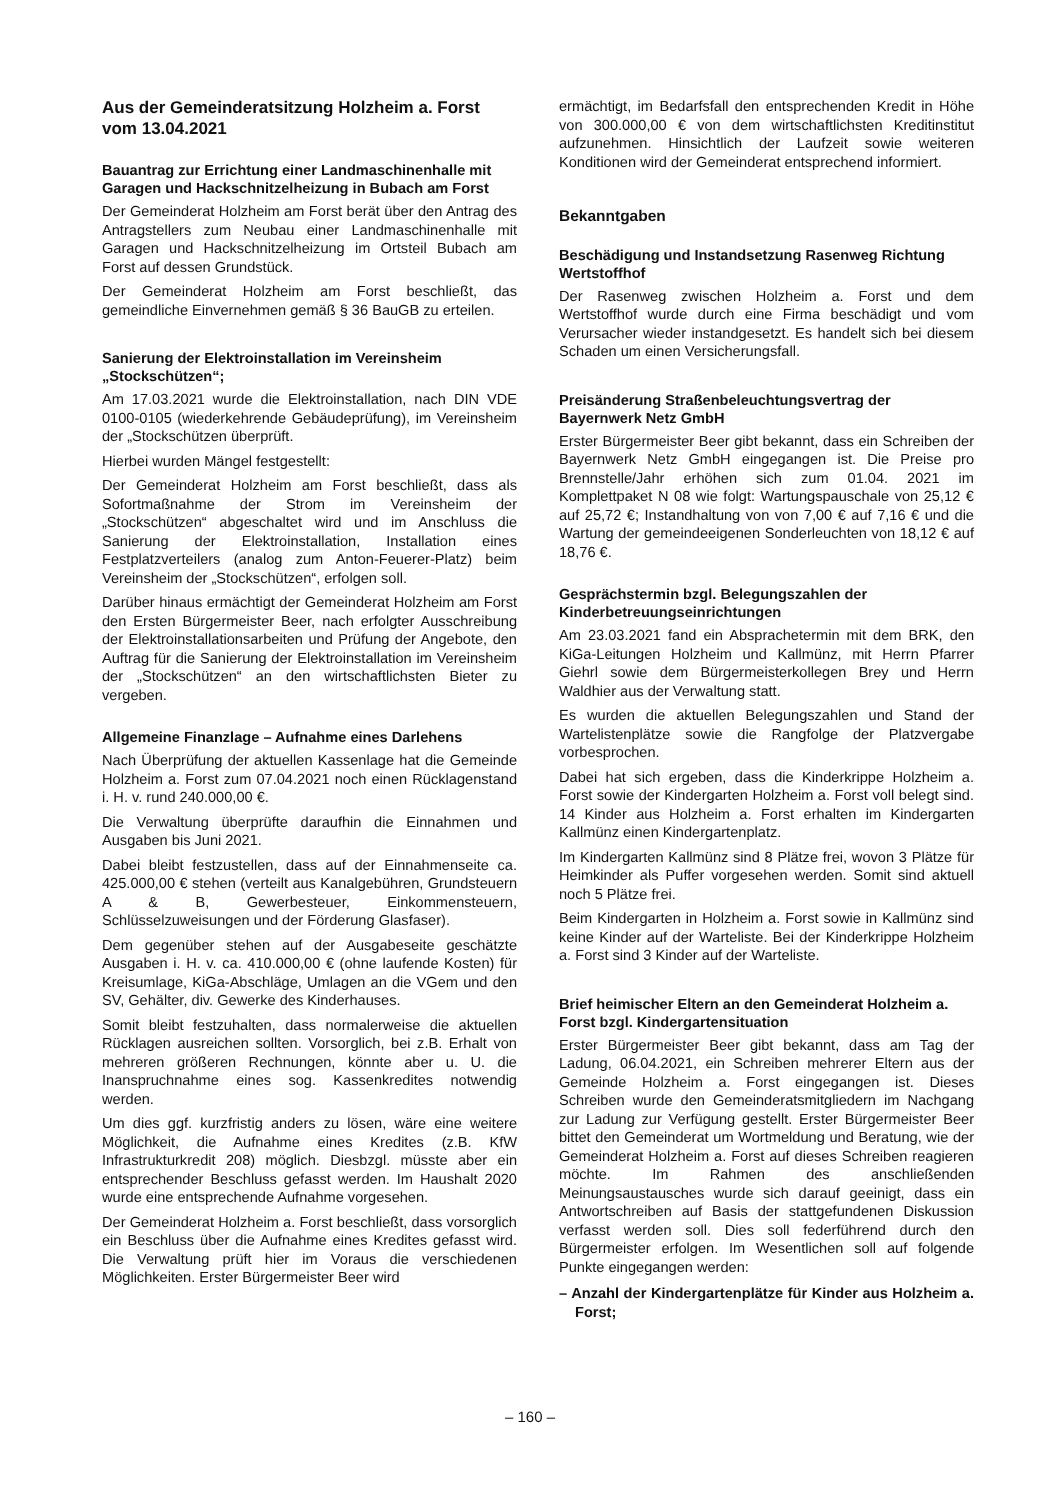Aus der Gemeinderatsitzung Holzheim a. Forst
vom 13.04.2021
Bauantrag zur Errichtung einer Landmaschinenhalle mit Garagen und Hackschnitzelheizung in Bubach am Forst
Der Gemeinderat Holzheim am Forst berät über den Antrag des Antragstellers zum Neubau einer Landmaschinenhalle mit Garagen und Hackschnitzelheizung im Ortsteil Bubach am Forst auf dessen Grundstück.
Der Gemeinderat Holzheim am Forst beschließt, das gemeindliche Einvernehmen gemäß § 36 BauGB zu erteilen.
Sanierung der Elektroinstallation im Vereinsheim „Stockschützen“;
Am 17.03.2021 wurde die Elektroinstallation, nach DIN VDE 0100-0105 (wiederkehrende Gebäudeprüfung), im Vereinsheim der „Stockschützen überprüft.
Hierbei wurden Mängel festgestellt:
Der Gemeinderat Holzheim am Forst beschließt, dass als Sofortmaßnahme der Strom im Vereinsheim der „Stockschützen“ abgeschaltet wird und im Anschluss die Sanierung der Elektroinstallation, Installation eines Festplatzverteilers (analog zum Anton-Feuerer-Platz) beim Vereinsheim der „Stockschützen“, erfolgen soll.
Darüber hinaus ermächtigt der Gemeinderat Holzheim am Forst den Ersten Bürgermeister Beer, nach erfolgter Ausschreibung der Elektroinstallationsarbeiten und Prüfung der Angebote, den Auftrag für die Sanierung der Elektroinstallation im Vereinsheim der „Stockschützen“ an den wirtschaftlichsten Bieter zu vergeben.
Allgemeine Finanzlage – Aufnahme eines Darlehens
Nach Überprüfung der aktuellen Kassenlage hat die Gemeinde Holzheim a. Forst zum 07.04.2021 noch einen Rücklagenstand i. H. v. rund 240.000,00 €.
Die Verwaltung überprüfte daraufhin die Einnahmen und Ausgaben bis Juni 2021.
Dabei bleibt festzustellen, dass auf der Einnahmenseite ca. 425.000,00 € stehen (verteilt aus Kanalgebühren, Grundsteuern A & B, Gewerbesteuer, Einkommensteuern, Schlüsselzuweisungen und der Förderung Glasfaser).
Dem gegenüber stehen auf der Ausgabeseite geschätzte Ausgaben i. H. v. ca. 410.000,00 € (ohne laufende Kosten) für Kreisumlage, KiGa-Abschläge, Umlagen an die VGem und den SV, Gehälter, div. Gewerke des Kinderhauses.
Somit bleibt festzuhalten, dass normalerweise die aktuellen Rücklagen ausreichen sollten. Vorsorglich, bei z.B. Erhalt von mehreren größeren Rechnungen, könnte aber u. U. die Inanspruchnahme eines sog. Kassenkredites notwendig werden.
Um dies ggf. kurzfristig anders zu lösen, wäre eine weitere Möglichkeit, die Aufnahme eines Kredites (z.B. KfW Infrastrukturkredit 208) möglich. Diesbzgl. müsste aber ein entsprechender Beschluss gefasst werden. Im Haushalt 2020 wurde eine entsprechende Aufnahme vorgesehen.
Der Gemeinderat Holzheim a. Forst beschließt, dass vorsorglich ein Beschluss über die Aufnahme eines Kredites gefasst wird. Die Verwaltung prüft hier im Voraus die verschiedenen Möglichkeiten. Erster Bürgermeister Beer wird
ermächtigt, im Bedarfsfall den entsprechenden Kredit in Höhe von 300.000,00 € von dem wirtschaftlichsten Kreditinstitut aufzunehmen. Hinsichtlich der Laufzeit sowie weiteren Konditionen wird der Gemeinderat entsprechend informiert.
Bekanntgaben
Beschädigung und Instandsetzung Rasenweg Richtung Wertstoffhof
Der Rasenweg zwischen Holzheim a. Forst und dem Wertstoffhof wurde durch eine Firma beschädigt und vom Verursacher wieder instandgesetzt. Es handelt sich bei diesem Schaden um einen Versicherungsfall.
Preisänderung Straßenbeleuchtungsvertrag der Bayernwerk Netz GmbH
Erster Bürgermeister Beer gibt bekannt, dass ein Schreiben der Bayernwerk Netz GmbH eingegangen ist. Die Preise pro Brennstelle/Jahr erhöhen sich zum 01.04. 2021 im Komplettpaket N 08 wie folgt: Wartungspauschale von 25,12 € auf 25,72 €; Instandhaltung von von 7,00 € auf 7,16 € und die Wartung der gemeindeeigenen Sonderleuchten von 18,12 € auf 18,76 €.
Gesprächstermin bzgl. Belegungszahlen der Kinderbetreuungseinrichtungen
Am 23.03.2021 fand ein Absprachetermin mit dem BRK, den KiGa-Leitungen Holzheim und Kallmünz, mit Herrn Pfarrer Giehrl sowie dem Bürgermeisterkollegen Brey und Herrn Waldhier aus der Verwaltung statt.
Es wurden die aktuellen Belegungszahlen und Stand der Wartelistenplätze sowie die Rangfolge der Platzvergabe vorbesprochen.
Dabei hat sich ergeben, dass die Kinderkrippe Holzheim a. Forst sowie der Kindergarten Holzheim a. Forst voll belegt sind. 14 Kinder aus Holzheim a. Forst erhalten im Kindergarten Kallmünz einen Kindergartenplatz.
Im Kindergarten Kallmünz sind 8 Plätze frei, wovon 3 Plätze für Heimkinder als Puffer vorgesehen werden. Somit sind aktuell noch 5 Plätze frei.
Beim Kindergarten in Holzheim a. Forst sowie in Kallmünz sind keine Kinder auf der Warteliste. Bei der Kinderkrippe Holzheim a. Forst sind 3 Kinder auf der Warteliste.
Brief heimischer Eltern an den Gemeinderat Holzheim a. Forst bzgl. Kindergartensituation
Erster Bürgermeister Beer gibt bekannt, dass am Tag der Ladung, 06.04.2021, ein Schreiben mehrerer Eltern aus der Gemeinde Holzheim a. Forst eingegangen ist. Dieses Schreiben wurde den Gemeinderatsmitgliedern im Nachgang zur Ladung zur Verfügung gestellt. Erster Bürgermeister Beer bittet den Gemeinderat um Wortmeldung und Beratung, wie der Gemeinderat Holzheim a. Forst auf dieses Schreiben reagieren möchte. Im Rahmen des anschließenden Meinungsaustausches wurde sich darauf geeinigt, dass ein Antwortschreiben auf Basis der stattgefundenen Diskussion verfasst werden soll. Dies soll federführend durch den Bürgermeister erfolgen. Im Wesentlichen soll auf folgende Punkte eingegangen werden:
– Anzahl der Kindergartenplätze für Kinder aus Holzheim a. Forst;
– 160 –